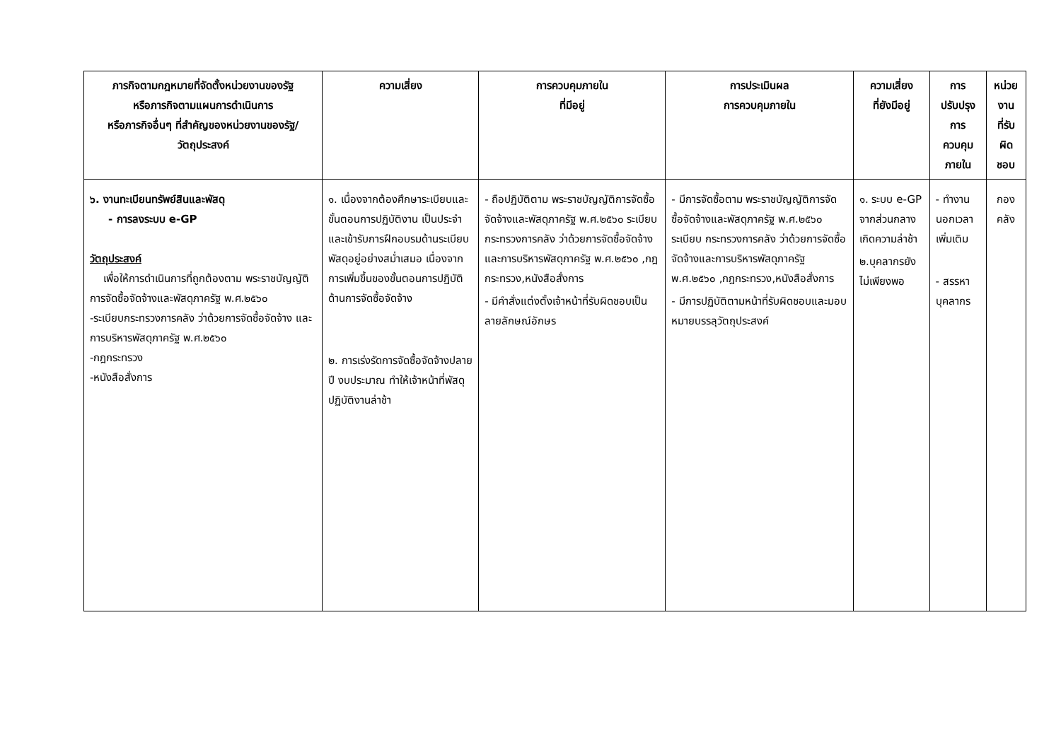| ภารกิจตามกฎหมายที่จัดตั้งหน่วยงานของรัฐ หรือภารกิจตามแผนการดำเนินการ หรือภารกิจอื่นๆ ที่สำคัญของหน่วยงานของรัฐ/ วัตถุประสงค์ | ความเสี่ยง | การควบคุมภายใน ที่มีอยู่ | การประเมินผล การควบคุมภายใน | ความเสี่ยง ที่ยังมีอยู่ | การปรับปรุง การควบคุมภายใน | หน่วยงาน ที่รับผิดชอบ |
| --- | --- | --- | --- | --- | --- | --- |
| ๖. งานทะเบียนทรัพย์สินและพัสดุ - การลงระบบ e-GP วัตถุประสงค์ เพื่อให้การดำเนินการที่ถูกต้องตาม พระราชบัญญัติ การจัดซื้อจัดจ้างและพัสดุภาครัฐ พ.ศ.๒๕๖๐ -ระเบียบกระทรวงการคลัง ว่าด้วยการจัดซื้อจัดจ้าง และการบริหารพัสดุภาครัฐ พ.ศ.๒๕๖๐ -กฎกระทรวง -หนังสือสั่งการ | ๑. เนื่องจากต้องศึกษาระเบียบและขั้นตอนการปฏิบัติงาน เป็นประจำและเข้ารับการฝึกอบรมด้านระเบียบพัสดุอยู่อย่างสม่ำเสมอ เนื่องจากการเพิ่มขึ้นของขั้นตอนการปฏิบัติด้านการจัดซื้อจัดจ้าง ๒. การเร่งรัดการจัดซื้อจัดจ้างปลายปี งบประมาณ ทำให้เจ้าหน้าที่พัสดุปฏิบัติงานล่าช้า | - ถือปฏิบัติตาม พระราชบัญญัติการจัดซื้อจัดจ้างและพัสดุภาครัฐ พ.ศ.๒๕๖๐ ระเบียบ กระทรวงการคลัง ว่าด้วยการจัดซื้อจัดจ้างและการบริหารพัสดุภาครัฐ พ.ศ.๒๕๖๐ ,กฎกระทรวง,หนังสือสั่งการ - มีคำสั่งแต่งตั้งเจ้าหน้าที่รับผิดชอบเป็นลายลักษณ์อักษร | - มีการจัดซื้อตาม พระราชบัญญัติการจัดซื้อจัดจ้างและพัสดุภาครัฐ พ.ศ.๒๕๖๐ ระเบียบ กระทรวงการคลัง ว่าด้วยการจัดซื้อจัดจ้างและการบริหารพัสดุภาครัฐ พ.ศ.๒๕๖๐ ,กฎกระทรวง,หนังสือสั่งการ - มีการปฏิบัติตามหน้าที่รับผิดชอบและมอบหมายบรรลุวัตถุประสงค์ | ๑. ระบบ e-GP จากส่วนกลางเกิดความล่าช้า ๒.บุคลากรยังไม่เพียงพอ | - ทำงานนอกเวลาเพิ่มเติม - สรรหาบุคลากร | กองคลัง |